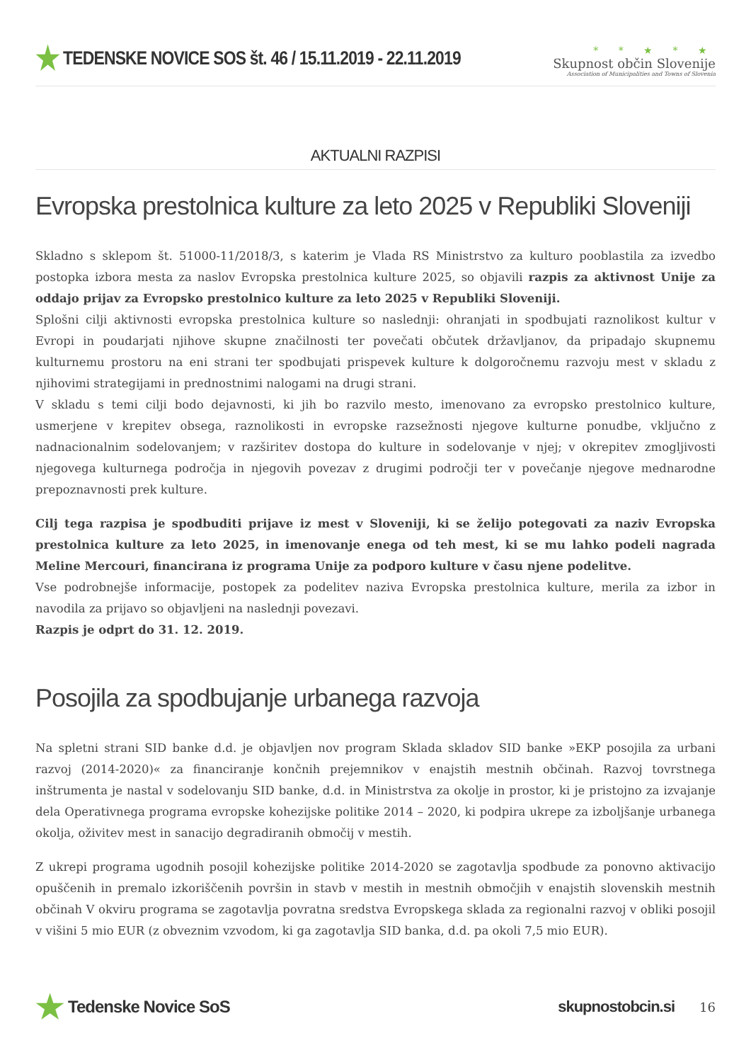★ TEDENSKE NOVICE SOS št. 46 / 15.11.2019 - 22.11.2019
* * ★ * ★
Skupnost občin Slovenije
Association of Municipalities and Towns of Slovenia
AKTUALNI RAZPISI
Evropska prestolnica kulture za leto 2025 v Republiki Sloveniji
Skladno s sklepom št. 51000-11/2018/3, s katerim je Vlada RS Ministrstvo za kulturo pooblastila za izvedbo postopka izbora mesta za naslov Evropska prestolnica kulture 2025, so objavili razpis za aktivnost Unije za oddajo prijav za Evropsko prestolnico kulture za leto 2025 v Republiki Sloveniji.
Splošni cilji aktivnosti evropska prestolnica kulture so naslednji: ohranjati in spodbujati raznolikost kultur v Evropi in poudarjati njihove skupne značilnosti ter povečati občutek državljanov, da pripadajo skupnemu kulturnemu prostoru na eni strani ter spodbujati prispevek kulture k dolgoročnemu razvoju mest v skladu z njihovimi strategijami in prednostnimi nalogami na drugi strani.
V skladu s temi cilji bodo dejavnosti, ki jih bo razvilo mesto, imenovano za evropsko prestolnico kulture, usmerjene v krepitev obsega, raznolikosti in evropske razsežnosti njegove kulturne ponudbe, vključno z nadnacionalnim sodelovanjem; v razširitev dostopa do kulture in sodelovanje v njej; v okrepitev zmogljivosti njegovega kulturnega področja in njegovih povezav z drugimi področji ter v povečanje njegove mednarodne prepoznavnosti prek kulture.
Cilj tega razpisa je spodbuditi prijave iz mest v Sloveniji, ki se želijo potegovati za naziv Evropska prestolnica kulture za leto 2025, in imenovanje enega od teh mest, ki se mu lahko podeli nagrada Meline Mercouri, financirana iz programa Unije za podporo kulture v času njene podelitve.
Vse podrobnejše informacije, postopek za podelitev naziva Evropska prestolnica kulture, merila za izbor in navodila za prijavo so objavljeni na naslednji povezavi.
Razpis je odprt do 31. 12. 2019.
Posojila za spodbujanje urbanega razvoja
Na spletni strani SID banke d.d. je objavljen nov program Sklada skladov SID banke »EKP posojila za urbani razvoj (2014-2020)« za financiranje končnih prejemnikov v enajstih mestnih občinah. Razvoj tovrstnega inštrumenta je nastal v sodelovanju SID banke, d.d. in Ministrstva za okolje in prostor, ki je pristojno za izvajanje dela Operativnega programa evropske kohezijske politike 2014 – 2020, ki podpira ukrepe za izboljšanje urbanega okolja, oživitev mest in sanacijo degradiranih območij v mestih.
Z ukrepi programa ugodnih posojil kohezijske politike 2014-2020 se zagotavlja spodbude za ponovno aktivacijo opuščenih in premalo izkoriščenih površin in stavb v mestih in mestnih območjih v enajstih slovenskih mestnih občinah V okviru programa se zagotavlja povratna sredstva Evropskega sklada za regionalni razvoj v obliki posojil v višini 5 mio EUR (z obveznim vzvodom, ki ga zagotavlja SID banka, d.d. pa okoli 7,5 mio EUR).
★ Tedenske Novice SoS skupnostobcin.si
16